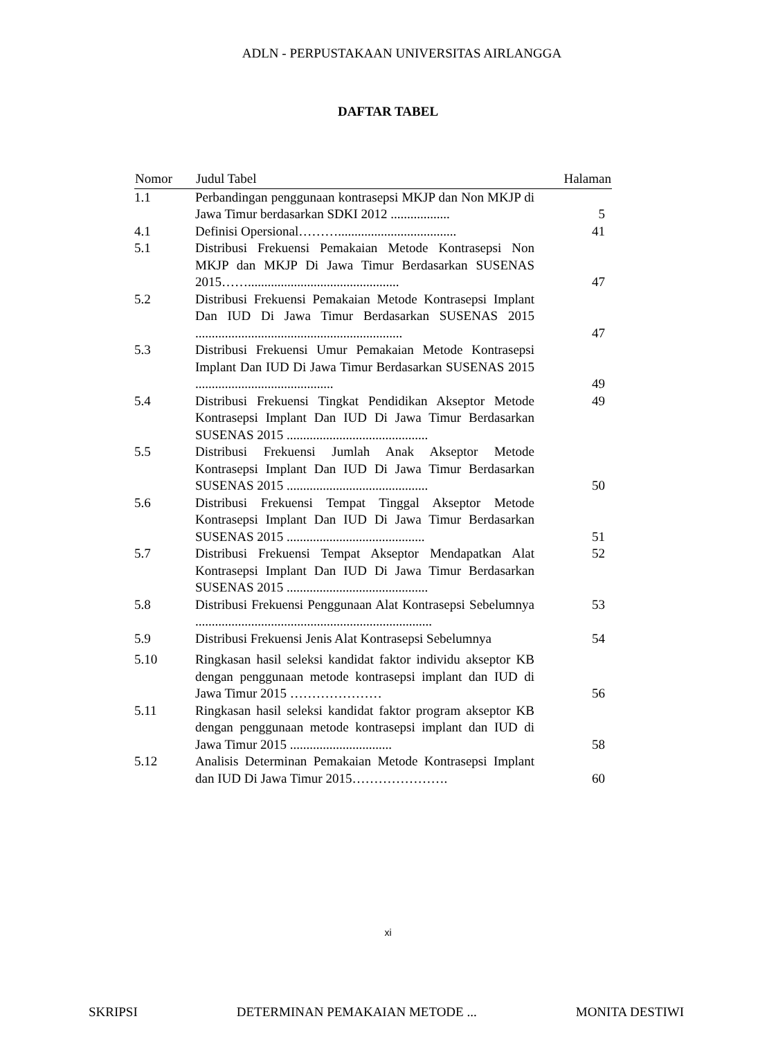ADLN - PERPUSTAKAAN UNIVERSITAS AIRLANGGA
DAFTAR TABEL
| Nomor | Judul Tabel | Halaman |
| --- | --- | --- |
| 1.1 | Perbandingan penggunaan kontrasepsi MKJP dan Non MKJP di Jawa Timur berdasarkan SDKI 2012 .................. | 5 |
| 4.1 | Definisi Opersional……….................................... | 41 |
| 5.1 | Distribusi Frekuensi Pemakaian Metode Kontrasepsi Non MKJP dan MKJP Di Jawa Timur Berdasarkan SUSENAS 2015…….............................................. | 47 |
| 5.2 | Distribusi Frekuensi Pemakaian Metode Kontrasepsi Implant Dan IUD Di Jawa Timur Berdasarkan SUSENAS 2015 ............................................................... | 47 |
| 5.3 | Distribusi Frekuensi Umur Pemakaian Metode Kontrasepsi Implant Dan IUD Di Jawa Timur Berdasarkan SUSENAS 2015 .......................................... | 49 |
| 5.4 | Distribusi Frekuensi Tingkat Pendidikan Akseptor Metode Kontrasepsi Implant Dan IUD Di Jawa Timur Berdasarkan SUSENAS 2015 ........................................... | 49 |
| 5.5 | Distribusi Frekuensi Jumlah Anak Akseptor Metode Kontrasepsi Implant Dan IUD Di Jawa Timur Berdasarkan SUSENAS 2015 ........................................... | 50 |
| 5.6 | Distribusi Frekuensi Tempat Tinggal Akseptor Metode Kontrasepsi Implant Dan IUD Di Jawa Timur Berdasarkan SUSENAS 2015 .......................................... | 51 |
| 5.7 | Distribusi Frekuensi Tempat Akseptor Mendapatkan Alat Kontrasepsi Implant Dan IUD Di Jawa Timur Berdasarkan SUSENAS 2015 ........................................... | 52 |
| 5.8 | Distribusi Frekuensi Penggunaan Alat Kontrasepsi Sebelumnya ........................................................................ | 53 |
| 5.9 | Distribusi Frekuensi Jenis Alat Kontrasepsi Sebelumnya | 54 |
| 5.10 | Ringkasan hasil seleksi kandidat faktor individu akseptor KB dengan penggunaan metode kontrasepsi implant dan IUD di Jawa Timur 2015 ………………… | 56 |
| 5.11 | Ringkasan hasil seleksi kandidat faktor program akseptor KB dengan penggunaan metode kontrasepsi implant dan IUD di Jawa Timur 2015 ............................... | 58 |
| 5.12 | Analisis Determinan Pemakaian Metode Kontrasepsi Implant dan IUD Di Jawa Timur 2015…………………. | 60 |
xi
SKRIPSI DETERMINAN PEMAKAIAN METODE ... MONITA DESTIWI